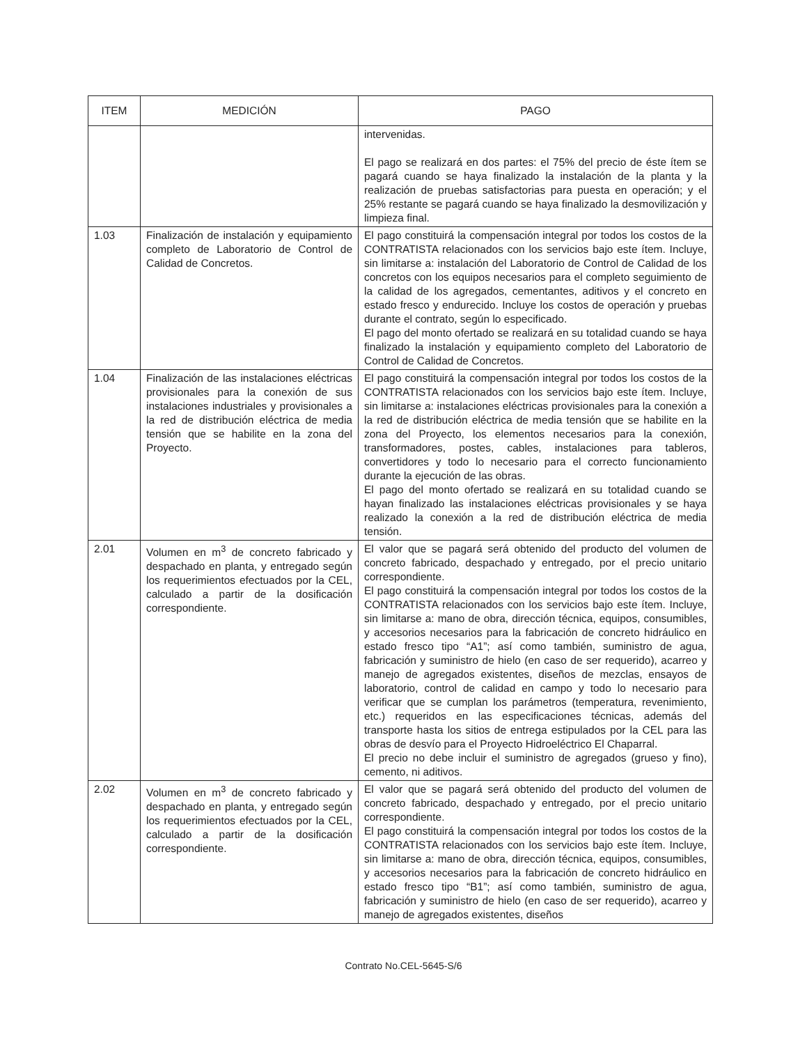| ITEM | MEDICIÓN | PAGO |
| --- | --- | --- |
| | | intervenidas. El pago se realizará en dos partes: el 75% del precio de éste ítem se pagará cuando se haya finalizado la instalación de la planta y la realización de pruebas satisfactorias para puesta en operación; y el 25% restante se pagará cuando se haya finalizado la desmovilización y limpieza final. |
| 1.03 | Finalización de instalación y equipamiento completo de Laboratorio de Control de Calidad de Concretos. | El pago constituirá la compensación integral por todos los costos de la CONTRATISTA relacionados con los servicios bajo este ítem. Incluye, sin limitarse a: instalación del Laboratorio de Control de Calidad de los concretos con los equipos necesarios para el completo seguimiento de la calidad de los agregados, cementantes, aditivos y el concreto en estado fresco y endurecido. Incluye los costos de operación y pruebas durante el contrato, según lo especificado. El pago del monto ofertado se realizará en su totalidad cuando se haya finalizado la instalación y equipamiento completo del Laboratorio de Control de Calidad de Concretos. |
| 1.04 | Finalización de las instalaciones eléctricas provisionales para la conexión de sus instalaciones industriales y provisionales a la red de distribución eléctrica de media tensión que se habilite en la zona del Proyecto. | El pago constituirá la compensación integral por todos los costos de la CONTRATISTA relacionados con los servicios bajo este ítem. Incluye, sin limitarse a: instalaciones eléctricas provisionales para la conexión a la red de distribución eléctrica de media tensión que se habilite en la zona del Proyecto, los elementos necesarios para la conexión, transformadores, postes, cables, instalaciones para tableros, convertidores y todo lo necesario para el correcto funcionamiento durante la ejecución de las obras. El pago del monto ofertado se realizará en su totalidad cuando se hayan finalizado las instalaciones eléctricas provisionales y se haya realizado la conexión a la red de distribución eléctrica de media tensión. |
| 2.01 | Volumen en m<sup>3</sup> de concreto fabricado y despachado en planta, y entregado según los requerimientos efectuados por la CEL, calculado a partir de la dosificación correspondiente. | El valor que se pagará será obtenido del producto del volumen de concreto fabricado, despachado y entregado, por el precio unitario correspondiente. El pago constituirá la compensación integral por todos los costos de la CONTRATISTA relacionados con los servicios bajo este ítem. Incluye, sin limitarse a: mano de obra, dirección técnica, equipos, consumibles, y accesorios necesarios para la fabricación de concreto hidráulico en estado fresco tipo “A1”; así como también, suministro de agua, fabricación y suministro de hielo (en caso de ser requerido), acarreo y manejo de agregados existentes, diseños de mezclas, ensayos de laboratorio, control de calidad en campo y todo lo necesario para verificar que se cumplan los parámetros (temperatura, revenimiento, etc.) requeridos en las especificaciones técnicas, además del transporte hasta los sitios de entrega estipulados por la CEL para las obras de desvío para el Proyecto Hidroeléctrico El Chaparral. El precio no debe incluir el suministro de agregados (grueso y fino), cemento, ni aditivos. |
| 2.02 | Volumen en m<sup>3</sup> de concreto fabricado y despachado en planta, y entregado según los requerimientos efectuados por la CEL, calculado a partir de la dosificación correspondiente. | El valor que se pagará será obtenido del producto del volumen de concreto fabricado, despachado y entregado, por el precio unitario correspondiente. El pago constituirá la compensación integral por todos los costos de la CONTRATISTA relacionados con los servicios bajo este ítem. Incluye, sin limitarse a: mano de obra, dirección técnica, equipos, consumibles, y accesorios necesarios para la fabricación de concreto hidráulico en estado fresco tipo “B1”; así como también, suministro de agua, fabricación y suministro de hielo (en caso de ser requerido), acarreo y manejo de agregados existentes, diseños |
Contrato No.CEL-5645-S/6